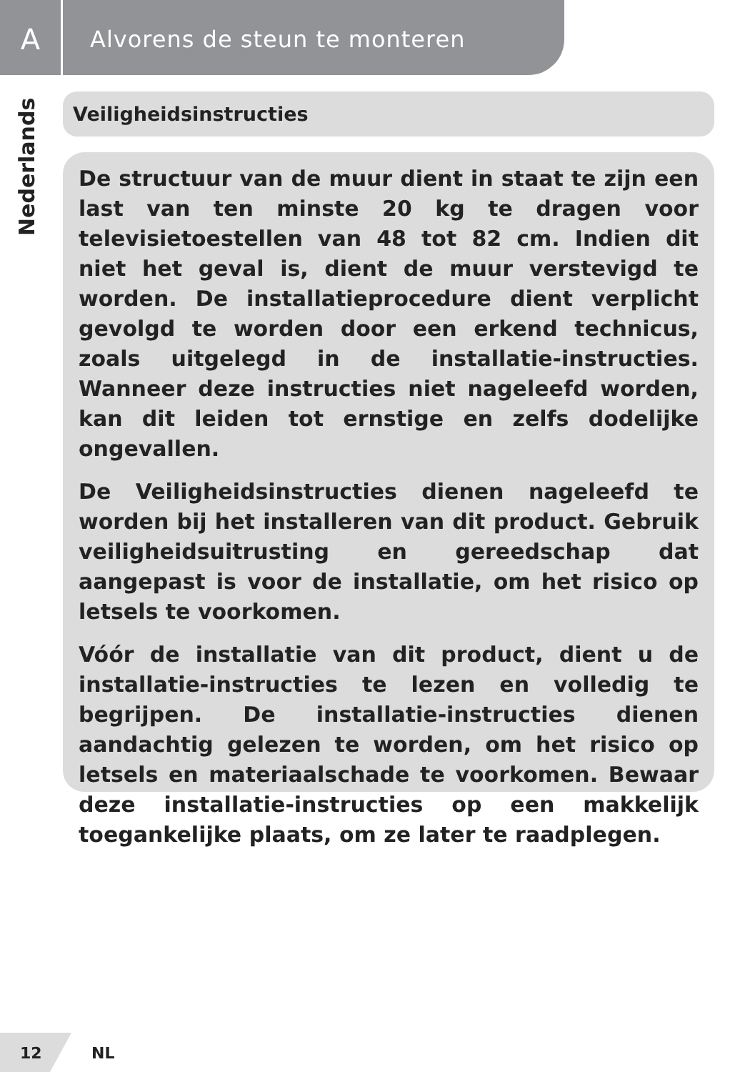A
Alvorens de steun te monteren
Nederlands
Veiligheidsinstructies
De structuur van de muur dient in staat te zijn een last van ten minste 20 kg te dragen voor televisietoestellen van 48 tot 82 cm. Indien dit niet het geval is, dient de muur verstevigd te worden. De installatieprocedure dient verplicht gevolgd te worden door een erkend technicus, zoals uitgelegd in de installatie-instructies. Wanneer deze instructies niet nageleefd worden, kan dit leiden tot ernstige en zelfs dodelijke ongevallen.
De Veiligheidsinstructies dienen nageleefd te worden bij het installeren van dit product. Gebruik veiligheidsuitrusting en gereedschap dat aangepast is voor de installatie, om het risico op letsels te voorkomen.
Vóór de installatie van dit product, dient u de installatie-instructies te lezen en volledig te begrijpen. De installatie-instructies dienen aandachtig gelezen te worden, om het risico op letsels en materiaalschade te voorkomen. Bewaar deze installatie-instructies op een makkelijk toegankelijke plaats, om ze later te raadplegen.
12
NL